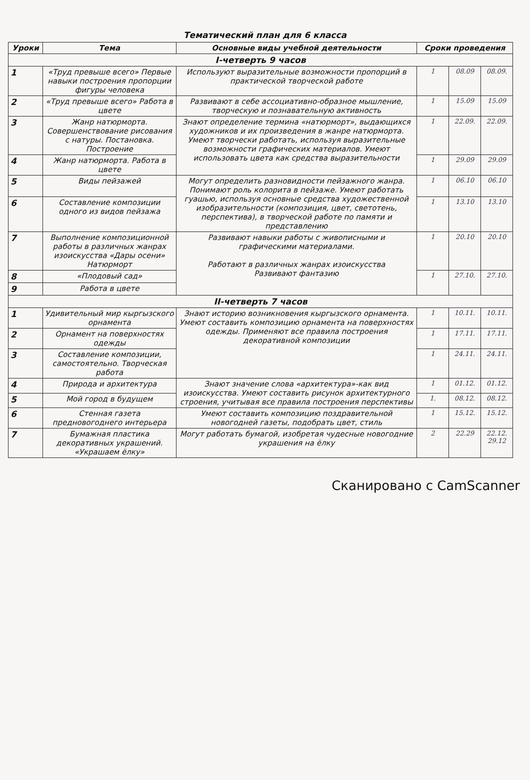Тематический план для 6 класса
| Уроки | Тема | Основные виды учебной деятельности | Сроки проведения | | |
| --- | --- | --- | --- | --- | --- |
| I-четверть 9 часов | | | | | |
| 1 | «Труд превыше всего» Первые навыки построения пропорции фигуры человека | Используют выразительные возможности пропорций в практической творческой работе | 1 | 08.09 | 08.09. |
| 2 | «Труд превыше всего» Работа в цвете | Развивают в себе ассоциативно-образное мышление, творческую и познавательную активность | 1 | 15.09 | 15.09 |
| 3 | Жанр натюрморта. Совершенствование рисования с натуры. Постановка. Построение | Знают определение термина «натюрморт», выдающихся художников и их произведения в жанре натюрморта. Умеют творчески работать, используя выразительные возможности графических материалов. Умеют использовать цвета как средства выразительности | 1 | 22.09. | 22.09. |
| 4 | Жанр натюрморта. Работа в цвете | | 1 | 29.09 | 29.09 |
| 5 | Виды пейзажей | Могут определить разновидности пейзажного жанра. Понимают роль колорита в пейзаже. Умеют работать гуашью, используя основные средства художественной изобразительности (композиция, цвет, светотень, перспектива), в творческой работе по памяти и представлению | 1 | 06.10 | 06.10 |
| 6 | Составление композиции одного из видов пейзажа | | 1 | 13.10 | 13.10 |
| 7 | Выполнение композиционной работы в различных жанрах изоискусства «Дары осени» Натюрморт | Развивают навыки работы с живописными и графическими материалами. Работают в различных жанрах изоискусства Развивают фантазию | 1 | 20.10 | 20.10 |
| 8 | «Плодовый сад» | | 1 | 27.10. | 27.10. |
| 9 | Работа в цвете | | | | |
| II-четверть 7 часов | | | | | |
| 1 | Удивительный мир кыргызского орнамента | Знают историю возникновения кыргызского орнамента. Умеют составить композицию орнамента на поверхностях одежды. Применяют все правила построения декоративной композиции | 1 | 10.11. | 10.11. |
| 2 | Орнамент на поверхностях одежды | | 1 | 17.11. | 17.11. |
| 3 | Составление композиции, самостоятельно. Творческая работа | | 1 | 24.11. | 24.11. |
| 4 | Природа и архитектура | Знают значение слова «архитектура»-как вид изоискусства. Умеют составить рисунок архитектурного строения, учитывая все правила построения перспективы | 1 | 01.12. | 01.12. |
| 5 | Мой город в будущем | | 1. | 08.12. | 08.12. |
| 6 | Стенная газета предновогоднего интерьера | Умеют составить композицию поздравительной новогодней газеты, подобрать цвет, стиль | 1 | 15.12. | 15.12. |
| 7 | Бумажная пластика декоративных украшений. «Украшаем ёлку» | Могут работать бумагой, изобретая чудесные новогодние украшения на ёлку | 2 | 22.29 | 22.12. 29.12 |
Сканировано с CamScanner